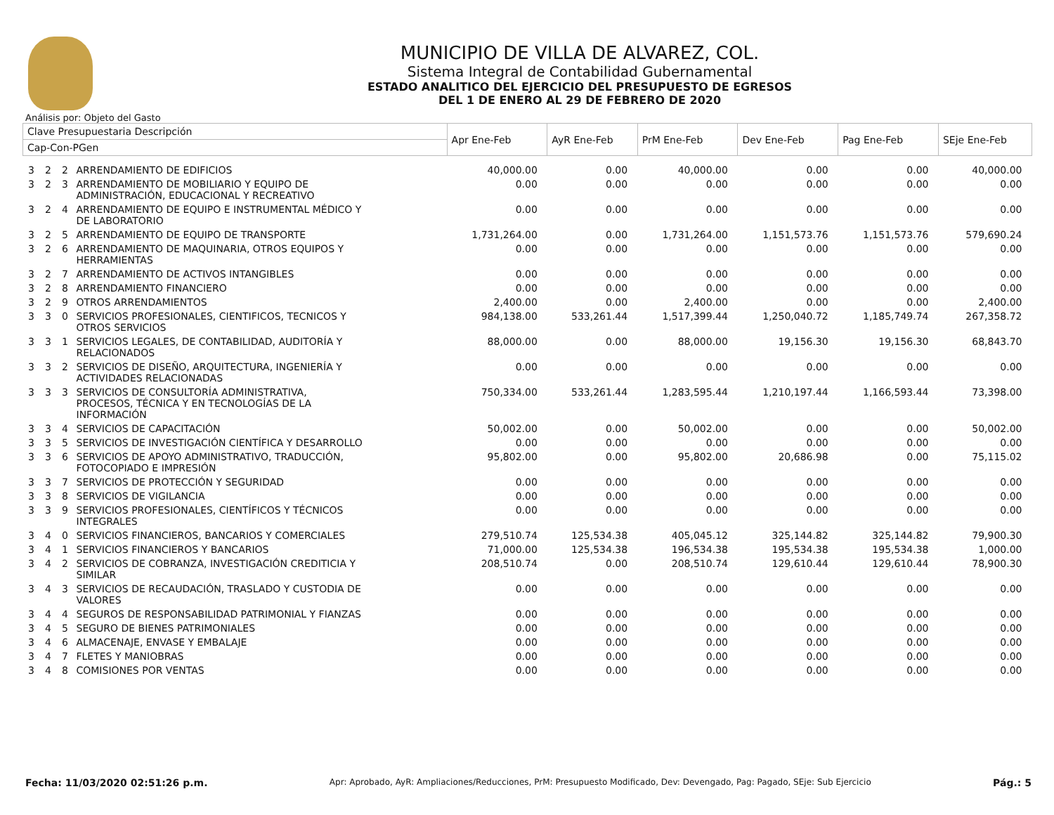MUNICIPIO DE VILLA DE ALVAREZ, COL.
Sistema Integral de Contabilidad Gubernamental
ESTADO ANALITICO DEL EJERCICIO DEL PRESUPUESTO DE EGRESOS
DEL 1 DE ENERO AL 29 DE FEBRERO DE 2020
Análisis por: Objeto del Gasto
| Clave Presupuestaria Descripción | | | | Apr Ene-Feb | AyR Ene-Feb | PrM Ene-Feb | Dev Ene-Feb | Pag Ene-Feb | SEje Ene-Feb |
| --- | --- | --- | --- | --- | --- | --- | --- | --- | --- |
| Cap-Con-PGen | | | | | | | | | |
| 3 | 2 | 2 | ARRENDAMIENTO DE EDIFICIOS | 40,000.00 | 0.00 | 40,000.00 | 0.00 | 0.00 | 40,000.00 |
| 3 | 2 | 3 | ARRENDAMIENTO DE MOBILIARIO Y EQUIPO DE ADMINISTRACIÓN, EDUCACIONAL Y RECREATIVO | 0.00 | 0.00 | 0.00 | 0.00 | 0.00 | 0.00 |
| 3 | 2 | 4 | ARRENDAMIENTO DE EQUIPO E INSTRUMENTAL MÉDICO Y DE LABORATORIO | 0.00 | 0.00 | 0.00 | 0.00 | 0.00 | 0.00 |
| 3 | 2 | 5 | ARRENDAMIENTO DE EQUIPO DE TRANSPORTE | 1,731,264.00 | 0.00 | 1,731,264.00 | 1,151,573.76 | 1,151,573.76 | 579,690.24 |
| 3 | 2 | 6 | ARRENDAMIENTO DE MAQUINARIA, OTROS EQUIPOS Y HERRAMIENTAS | 0.00 | 0.00 | 0.00 | 0.00 | 0.00 | 0.00 |
| 3 | 2 | 7 | ARRENDAMIENTO DE ACTIVOS INTANGIBLES | 0.00 | 0.00 | 0.00 | 0.00 | 0.00 | 0.00 |
| 3 | 2 | 8 | ARRENDAMIENTO FINANCIERO | 0.00 | 0.00 | 0.00 | 0.00 | 0.00 | 0.00 |
| 3 | 2 | 9 | OTROS ARRENDAMIENTOS | 2,400.00 | 0.00 | 2,400.00 | 0.00 | 0.00 | 2,400.00 |
| 3 | 3 | 0 | SERVICIOS PROFESIONALES, CIENTIFICOS, TECNICOS Y OTROS SERVICIOS | 984,138.00 | 533,261.44 | 1,517,399.44 | 1,250,040.72 | 1,185,749.74 | 267,358.72 |
| 3 | 3 | 1 | SERVICIOS LEGALES, DE CONTABILIDAD, AUDITORÍA Y RELACIONADOS | 88,000.00 | 0.00 | 88,000.00 | 19,156.30 | 19,156.30 | 68,843.70 |
| 3 | 3 | 2 | SERVICIOS DE DISEÑO, ARQUITECTURA, INGENIERÍA Y ACTIVIDADES RELACIONADAS | 0.00 | 0.00 | 0.00 | 0.00 | 0.00 | 0.00 |
| 3 | 3 | 3 | SERVICIOS DE CONSULTORÍA ADMINISTRATIVA, PROCESOS, TÉCNICA Y EN TECNOLOGÍAS DE LA INFORMACIÓN | 750,334.00 | 533,261.44 | 1,283,595.44 | 1,210,197.44 | 1,166,593.44 | 73,398.00 |
| 3 | 3 | 4 | SERVICIOS DE CAPACITACIÓN | 50,002.00 | 0.00 | 50,002.00 | 0.00 | 0.00 | 50,002.00 |
| 3 | 3 | 5 | SERVICIOS DE INVESTIGACIÓN CIENTÍFICA Y DESARROLLO | 0.00 | 0.00 | 0.00 | 0.00 | 0.00 | 0.00 |
| 3 | 3 | 6 | SERVICIOS DE APOYO ADMINISTRATIVO, TRADUCCIÓN, FOTOCOPIADO E IMPRESIÓN | 95,802.00 | 0.00 | 95,802.00 | 20,686.98 | 0.00 | 75,115.02 |
| 3 | 3 | 7 | SERVICIOS DE PROTECCIÓN Y SEGURIDAD | 0.00 | 0.00 | 0.00 | 0.00 | 0.00 | 0.00 |
| 3 | 3 | 8 | SERVICIOS DE VIGILANCIA | 0.00 | 0.00 | 0.00 | 0.00 | 0.00 | 0.00 |
| 3 | 3 | 9 | SERVICIOS PROFESIONALES, CIENTÍFICOS Y TÉCNICOS INTEGRALES | 0.00 | 0.00 | 0.00 | 0.00 | 0.00 | 0.00 |
| 3 | 4 | 0 | SERVICIOS FINANCIEROS, BANCARIOS Y COMERCIALES | 279,510.74 | 125,534.38 | 405,045.12 | 325,144.82 | 325,144.82 | 79,900.30 |
| 3 | 4 | 1 | SERVICIOS FINANCIEROS Y BANCARIOS | 71,000.00 | 125,534.38 | 196,534.38 | 195,534.38 | 195,534.38 | 1,000.00 |
| 3 | 4 | 2 | SERVICIOS DE COBRANZA, INVESTIGACIÓN CREDITICIA Y SIMILAR | 208,510.74 | 0.00 | 208,510.74 | 129,610.44 | 129,610.44 | 78,900.30 |
| 3 | 4 | 3 | SERVICIOS DE RECAUDACIÓN, TRASLADO Y CUSTODIA DE VALORES | 0.00 | 0.00 | 0.00 | 0.00 | 0.00 | 0.00 |
| 3 | 4 | 4 | SEGUROS DE RESPONSABILIDAD PATRIMONIAL Y FIANZAS | 0.00 | 0.00 | 0.00 | 0.00 | 0.00 | 0.00 |
| 3 | 4 | 5 | SEGURO DE BIENES PATRIMONIALES | 0.00 | 0.00 | 0.00 | 0.00 | 0.00 | 0.00 |
| 3 | 4 | 6 | ALMACENAJE, ENVASE Y EMBALAJE | 0.00 | 0.00 | 0.00 | 0.00 | 0.00 | 0.00 |
| 3 | 4 | 7 | FLETES Y MANIOBRAS | 0.00 | 0.00 | 0.00 | 0.00 | 0.00 | 0.00 |
| 3 | 4 | 8 | COMISIONES POR VENTAS | 0.00 | 0.00 | 0.00 | 0.00 | 0.00 | 0.00 |
Fecha: 11/03/2020 02:51:26 p.m. Apr: Aprobado, AyR: Ampliaciones/Reducciones, PrM: Presupuesto Modificado, Dev: Devengado, Pag: Pagado, SEje: Sub Ejercicio Pág.: 5